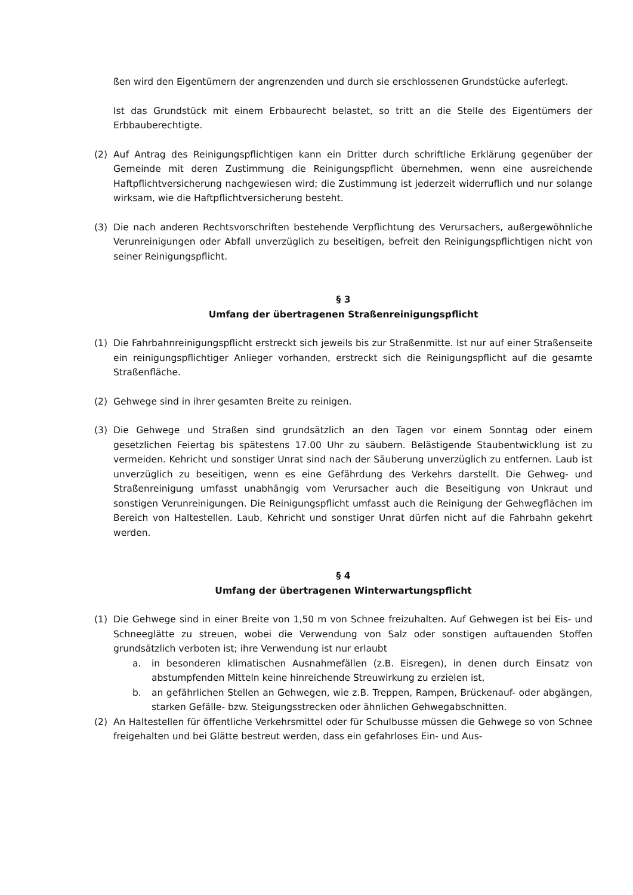ßen wird den Eigentümern der angrenzenden und durch sie erschlossenen Grundstücke auferlegt.
Ist das Grundstück mit einem Erbbaurecht belastet, so tritt an die Stelle des Eigentümers der Erbbauberechtigte.
(2) Auf Antrag des Reinigungspflichtigen kann ein Dritter durch schriftliche Erklärung gegenüber der Gemeinde mit deren Zustimmung die Reinigungspflicht übernehmen, wenn eine ausreichende Haftpflichtversicherung nachgewiesen wird; die Zustimmung ist jederzeit widerruflich und nur solange wirksam, wie die Haftpflichtversicherung besteht.
(3) Die nach anderen Rechtsvorschriften bestehende Verpflichtung des Verursachers, außergewöhnliche Verunreinigungen oder Abfall unverzüglich zu beseitigen, befreit den Reinigungspflichtigen nicht von seiner Reinigungspflicht.
§ 3
Umfang der übertragenen Straßenreinigungspflicht
(1) Die Fahrbahnreinigungspflicht erstreckt sich jeweils bis zur Straßenmitte. Ist nur auf einer Straßenseite ein reinigungspflichtiger Anlieger vorhanden, erstreckt sich die Reinigungspflicht auf die gesamte Straßenfläche.
(2) Gehwege sind in ihrer gesamten Breite zu reinigen.
(3) Die Gehwege und Straßen sind grundsätzlich an den Tagen vor einem Sonntag oder einem gesetzlichen Feiertag bis spätestens 17.00 Uhr zu säubern. Belästigende Staubentwicklung ist zu vermeiden. Kehricht und sonstiger Unrat sind nach der Säuberung unverzüglich zu entfernen. Laub ist unverzüglich zu beseitigen, wenn es eine Gefährdung des Verkehrs darstellt. Die Gehweg- und Straßenreinigung umfasst unabhängig vom Verursacher auch die Beseitigung von Unkraut und sonstigen Verunreinigungen. Die Reinigungspflicht umfasst auch die Reinigung der Gehwegflächen im Bereich von Haltestellen. Laub, Kehricht und sonstiger Unrat dürfen nicht auf die Fahrbahn gekehrt werden.
§ 4
Umfang der übertragenen Winterwartungspflicht
(1) Die Gehwege sind in einer Breite von 1,50 m von Schnee freizuhalten. Auf Gehwegen ist bei Eis- und Schneeglätte zu streuen, wobei die Verwendung von Salz oder sonstigen auftauenden Stoffen grundsätzlich verboten ist; ihre Verwendung ist nur erlaubt
a. in besonderen klimatischen Ausnahmefällen (z.B. Eisregen), in denen durch Einsatz von abstumpfenden Mitteln keine hinreichende Streuwirkung zu erzielen ist,
b. an gefährlichen Stellen an Gehwegen, wie z.B. Treppen, Rampen, Brückenauf- oder abgängen, starken Gefälle- bzw. Steigungsstrecken oder ähnlichen Gehwegabschnitten.
(2) An Haltestellen für öffentliche Verkehrsmittel oder für Schulbusse müssen die Gehwege so von Schnee freigehalten und bei Glätte bestreut werden, dass ein gefahrloses Ein- und Aus-